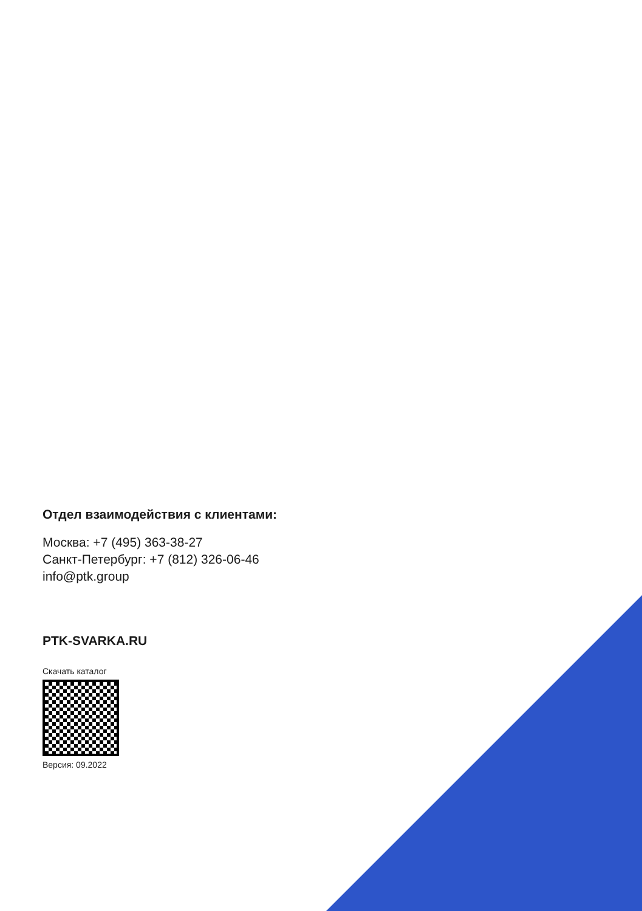Отдел взаимодействия с клиентами:
Москва: +7 (495) 363-38-27
Санкт-Петербург: +7 (812) 326-06-46
info@ptk.group
PTK-SVARKA.RU
Скачать каталог
Версия: 09.2022